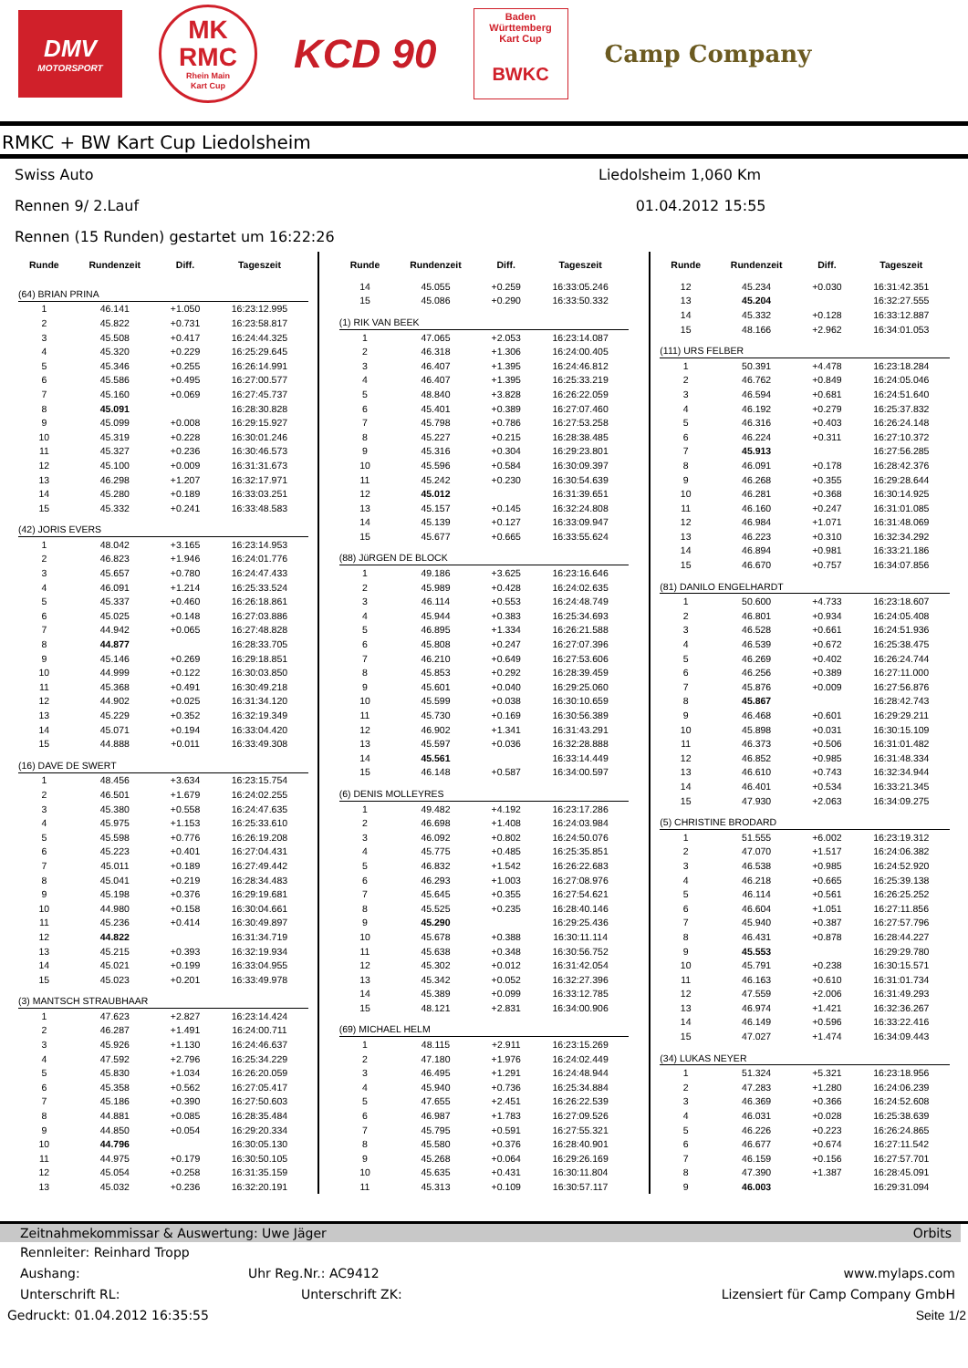DMV
MOTORSPORT
MK
RMC
Rhein Main
Kart Cup
KCD 90
Baden
Württemberg
Kart Cup
BWKC
Camp Company
RMKC + BW Kart Cup Liedolsheim
Swiss Auto Liedolsheim 1,060 Km
Rennen 9/ 2.Lauf 01.04.2012 15:55
Rennen (15 Runden) gestartet um 16:22:26
| Runde | Rundenzeit | Diff. | Tageszeit |
| --- | --- | --- | --- |
| (64) BRIAN PRINA | | | |
| 1 | 46.141 | +1.050 | 16:23:12.995 |
| 2 | 45.822 | +0.731 | 16:23:58.817 |
| 3 | 45.508 | +0.417 | 16:24:44.325 |
| 4 | 45.320 | +0.229 | 16:25:29.645 |
| 5 | 45.346 | +0.255 | 16:26:14.991 |
| 6 | 45.586 | +0.495 | 16:27:00.577 |
| 7 | 45.160 | +0.069 | 16:27:45.737 |
| 8 | 45.091 | | 16:28:30.828 |
| 9 | 45.099 | +0.008 | 16:29:15.927 |
| 10 | 45.319 | +0.228 | 16:30:01.246 |
| 11 | 45.327 | +0.236 | 16:30:46.573 |
| 12 | 45.100 | +0.009 | 16:31:31.673 |
| 13 | 46.298 | +1.207 | 16:32:17.971 |
| 14 | 45.280 | +0.189 | 16:33:03.251 |
| 15 | 45.332 | +0.241 | 16:33:48.583 |
| (42) JORIS EVERS | | | |
| 1 | 48.042 | +3.165 | 16:23:14.953 |
| 2 | 46.823 | +1.946 | 16:24:01.776 |
| 3 | 45.657 | +0.780 | 16:24:47.433 |
| 4 | 46.091 | +1.214 | 16:25:33.524 |
| 5 | 45.337 | +0.460 | 16:26:18.861 |
| 6 | 45.025 | +0.148 | 16:27:03.886 |
| 7 | 44.942 | +0.065 | 16:27:48.828 |
| 8 | 44.877 | | 16:28:33.705 |
| 9 | 45.146 | +0.269 | 16:29:18.851 |
| 10 | 44.999 | +0.122 | 16:30:03.850 |
| 11 | 45.368 | +0.491 | 16:30:49.218 |
| 12 | 44.902 | +0.025 | 16:31:34.120 |
| 13 | 45.229 | +0.352 | 16:32:19.349 |
| 14 | 45.071 | +0.194 | 16:33:04.420 |
| 15 | 44.888 | +0.011 | 16:33:49.308 |
| (16) DAVE DE SWERT | | | |
| 1 | 48.456 | +3.634 | 16:23:15.754 |
| 2 | 46.501 | +1.679 | 16:24:02.255 |
| 3 | 45.380 | +0.558 | 16:24:47.635 |
| 4 | 45.975 | +1.153 | 16:25:33.610 |
| 5 | 45.598 | +0.776 | 16:26:19.208 |
| 6 | 45.223 | +0.401 | 16:27:04.431 |
| 7 | 45.011 | +0.189 | 16:27:49.442 |
| 8 | 45.041 | +0.219 | 16:28:34.483 |
| 9 | 45.198 | +0.376 | 16:29:19.681 |
| 10 | 44.980 | +0.158 | 16:30:04.661 |
| 11 | 45.236 | +0.414 | 16:30:49.897 |
| 12 | 44.822 | | 16:31:34.719 |
| 13 | 45.215 | +0.393 | 16:32:19.934 |
| 14 | 45.021 | +0.199 | 16:33:04.955 |
| 15 | 45.023 | +0.201 | 16:33:49.978 |
| (3) MANTSCH STRAUBHAAR | | | |
| 1 | 47.623 | +2.827 | 16:23:14.424 |
| 2 | 46.287 | +1.491 | 16:24:00.711 |
| 3 | 45.926 | +1.130 | 16:24:46.637 |
| 4 | 47.592 | +2.796 | 16:25:34.229 |
| 5 | 45.830 | +1.034 | 16:26:20.059 |
| 6 | 45.358 | +0.562 | 16:27:05.417 |
| 7 | 45.186 | +0.390 | 16:27:50.603 |
| 8 | 44.881 | +0.085 | 16:28:35.484 |
| 9 | 44.850 | +0.054 | 16:29:20.334 |
| 10 | 44.796 | | 16:30:05.130 |
| 11 | 44.975 | +0.179 | 16:30:50.105 |
| 12 | 45.054 | +0.258 | 16:31:35.159 |
| 13 | 45.032 | +0.236 | 16:32:20.191 |
| Runde | Rundenzeit | Diff. | Tageszeit |
| --- | --- | --- | --- |
| 14 | 45.055 | +0.259 | 16:33:05.246 |
| 15 | 45.086 | +0.290 | 16:33:50.332 |
| (1) RIK VAN BEEK | | | |
| 1 | 47.065 | +2.053 | 16:23:14.087 |
| 2 | 46.318 | +1.306 | 16:24:00.405 |
| 3 | 46.407 | +1.395 | 16:24:46.812 |
| 4 | 46.407 | +1.395 | 16:25:33.219 |
| 5 | 48.840 | +3.828 | 16:26:22.059 |
| 6 | 45.401 | +0.389 | 16:27:07.460 |
| 7 | 45.798 | +0.786 | 16:27:53.258 |
| 8 | 45.227 | +0.215 | 16:28:38.485 |
| 9 | 45.316 | +0.304 | 16:29:23.801 |
| 10 | 45.596 | +0.584 | 16:30:09.397 |
| 11 | 45.242 | +0.230 | 16:30:54.639 |
| 12 | 45.012 | | 16:31:39.651 |
| 13 | 45.157 | +0.145 | 16:32:24.808 |
| 14 | 45.139 | +0.127 | 16:33:09.947 |
| 15 | 45.677 | +0.665 | 16:33:55.624 |
| (88) JüRGEN DE BLOCK | | | |
| 1 | 49.186 | +3.625 | 16:23:16.646 |
| 2 | 45.989 | +0.428 | 16:24:02.635 |
| 3 | 46.114 | +0.553 | 16:24:48.749 |
| 4 | 45.944 | +0.383 | 16:25:34.693 |
| 5 | 46.895 | +1.334 | 16:26:21.588 |
| 6 | 45.808 | +0.247 | 16:27:07.396 |
| 7 | 46.210 | +0.649 | 16:27:53.606 |
| 8 | 45.853 | +0.292 | 16:28:39.459 |
| 9 | 45.601 | +0.040 | 16:29:25.060 |
| 10 | 45.599 | +0.038 | 16:30:10.659 |
| 11 | 45.730 | +0.169 | 16:30:56.389 |
| 12 | 46.902 | +1.341 | 16:31:43.291 |
| 13 | 45.597 | +0.036 | 16:32:28.888 |
| 14 | 45.561 | | 16:33:14.449 |
| 15 | 46.148 | +0.587 | 16:34:00.597 |
| (6) DENIS MOLLEYRES | | | |
| 1 | 49.482 | +4.192 | 16:23:17.286 |
| 2 | 46.698 | +1.408 | 16:24:03.984 |
| 3 | 46.092 | +0.802 | 16:24:50.076 |
| 4 | 45.775 | +0.485 | 16:25:35.851 |
| 5 | 46.832 | +1.542 | 16:26:22.683 |
| 6 | 46.293 | +1.003 | 16:27:08.976 |
| 7 | 45.645 | +0.355 | 16:27:54.621 |
| 8 | 45.525 | +0.235 | 16:28:40.146 |
| 9 | 45.290 | | 16:29:25.436 |
| 10 | 45.678 | +0.388 | 16:30:11.114 |
| 11 | 45.638 | +0.348 | 16:30:56.752 |
| 12 | 45.302 | +0.012 | 16:31:42.054 |
| 13 | 45.342 | +0.052 | 16:32:27.396 |
| 14 | 45.389 | +0.099 | 16:33:12.785 |
| 15 | 48.121 | +2.831 | 16:34:00.906 |
| (69) MICHAEL HELM | | | |
| 1 | 48.115 | +2.911 | 16:23:15.269 |
| 2 | 47.180 | +1.976 | 16:24:02.449 |
| 3 | 46.495 | +1.291 | 16:24:48.944 |
| 4 | 45.940 | +0.736 | 16:25:34.884 |
| 5 | 47.655 | +2.451 | 16:26:22.539 |
| 6 | 46.987 | +1.783 | 16:27:09.526 |
| 7 | 45.795 | +0.591 | 16:27:55.321 |
| 8 | 45.580 | +0.376 | 16:28:40.901 |
| 9 | 45.268 | +0.064 | 16:29:26.169 |
| 10 | 45.635 | +0.431 | 16:30:11.804 |
| 11 | 45.313 | +0.109 | 16:30:57.117 |
| Runde | Rundenzeit | Diff. | Tageszeit |
| --- | --- | --- | --- |
| 12 | 45.234 | +0.030 | 16:31:42.351 |
| 13 | 45.204 | | 16:32:27.555 |
| 14 | 45.332 | +0.128 | 16:33:12.887 |
| 15 | 48.166 | +2.962 | 16:34:01.053 |
| (111) URS FELBER | | | |
| 1 | 50.391 | +4.478 | 16:23:18.284 |
| 2 | 46.762 | +0.849 | 16:24:05.046 |
| 3 | 46.594 | +0.681 | 16:24:51.640 |
| 4 | 46.192 | +0.279 | 16:25:37.832 |
| 5 | 46.316 | +0.403 | 16:26:24.148 |
| 6 | 46.224 | +0.311 | 16:27:10.372 |
| 7 | 45.913 | | 16:27:56.285 |
| 8 | 46.091 | +0.178 | 16:28:42.376 |
| 9 | 46.268 | +0.355 | 16:29:28.644 |
| 10 | 46.281 | +0.368 | 16:30:14.925 |
| 11 | 46.160 | +0.247 | 16:31:01.085 |
| 12 | 46.984 | +1.071 | 16:31:48.069 |
| 13 | 46.223 | +0.310 | 16:32:34.292 |
| 14 | 46.894 | +0.981 | 16:33:21.186 |
| 15 | 46.670 | +0.757 | 16:34:07.856 |
| (81) DANILO ENGELHARDT | | | |
| 1 | 50.600 | +4.733 | 16:23:18.607 |
| 2 | 46.801 | +0.934 | 16:24:05.408 |
| 3 | 46.528 | +0.661 | 16:24:51.936 |
| 4 | 46.539 | +0.672 | 16:25:38.475 |
| 5 | 46.269 | +0.402 | 16:26:24.744 |
| 6 | 46.256 | +0.389 | 16:27:11.000 |
| 7 | 45.876 | +0.009 | 16:27:56.876 |
| 8 | 45.867 | | 16:28:42.743 |
| 9 | 46.468 | +0.601 | 16:29:29.211 |
| 10 | 45.898 | +0.031 | 16:30:15.109 |
| 11 | 46.373 | +0.506 | 16:31:01.482 |
| 12 | 46.852 | +0.985 | 16:31:48.334 |
| 13 | 46.610 | +0.743 | 16:32:34.944 |
| 14 | 46.401 | +0.534 | 16:33:21.345 |
| 15 | 47.930 | +2.063 | 16:34:09.275 |
| (5) CHRISTINE BRODARD | | | |
| 1 | 51.555 | +6.002 | 16:23:19.312 |
| 2 | 47.070 | +1.517 | 16:24:06.382 |
| 3 | 46.538 | +0.985 | 16:24:52.920 |
| 4 | 46.218 | +0.665 | 16:25:39.138 |
| 5 | 46.114 | +0.561 | 16:26:25.252 |
| 6 | 46.604 | +1.051 | 16:27:11.856 |
| 7 | 45.940 | +0.387 | 16:27:57.796 |
| 8 | 46.431 | +0.878 | 16:28:44.227 |
| 9 | 45.553 | | 16:29:29.780 |
| 10 | 45.791 | +0.238 | 16:30:15.571 |
| 11 | 46.163 | +0.610 | 16:31:01.734 |
| 12 | 47.559 | +2.006 | 16:31:49.293 |
| 13 | 46.974 | +1.421 | 16:32:36.267 |
| 14 | 46.149 | +0.596 | 16:33:22.416 |
| 15 | 47.027 | +1.474 | 16:34:09.443 |
| (34) LUKAS NEYER | | | |
| 1 | 51.324 | +5.321 | 16:23:18.956 |
| 2 | 47.283 | +1.280 | 16:24:06.239 |
| 3 | 46.369 | +0.366 | 16:24:52.608 |
| 4 | 46.031 | +0.028 | 16:25:38.639 |
| 5 | 46.226 | +0.223 | 16:26:24.865 |
| 6 | 46.677 | +0.674 | 16:27:11.542 |
| 7 | 46.159 | +0.156 | 16:27:57.701 |
| 8 | 47.390 | +1.387 | 16:28:45.091 |
| 9 | 46.003 | | 16:29:31.094 |
Zeitnahmekommissar & Auswertung: Uwe Jäger Orbits
Rennleiter: Reinhard Tropp
Aushang: Uhr Reg.Nr.: AC9412 www.mylaps.com
Unterschrift RL: Unterschrift ZK: Lizensiert für Camp Company GmbH
Gedruckt: 01.04.2012 16:35:55 Seite 1/2